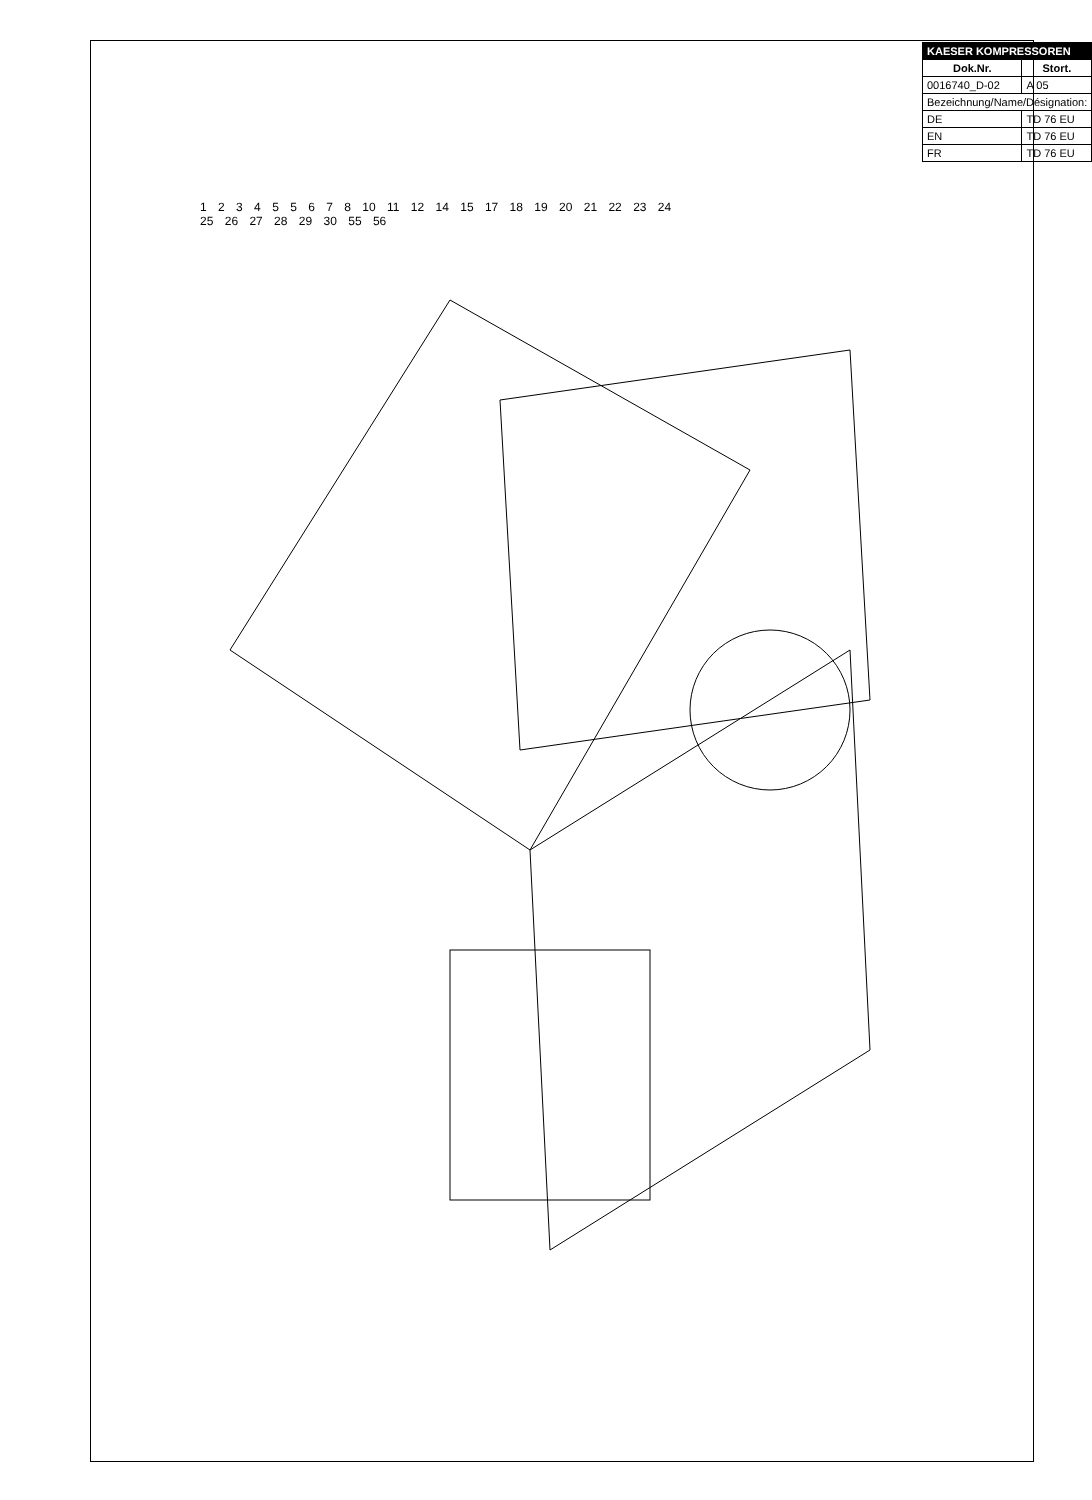| KAESER KOMPRESSOREN | |
| Dok.Nr. | Stort. |
| 0016740_D-02 | A 05 |
| Bezeichnung/Name/Désignation: | |
| DE | TD 76 EU |
| EN | TD 76 EU |
| FR | TD 76 EU |
1 2 3 4 5 5 6 7 8 10 11 12 14 15 17 18 19 20 21 22 23 24 25 26 27 28 29 30 55 56